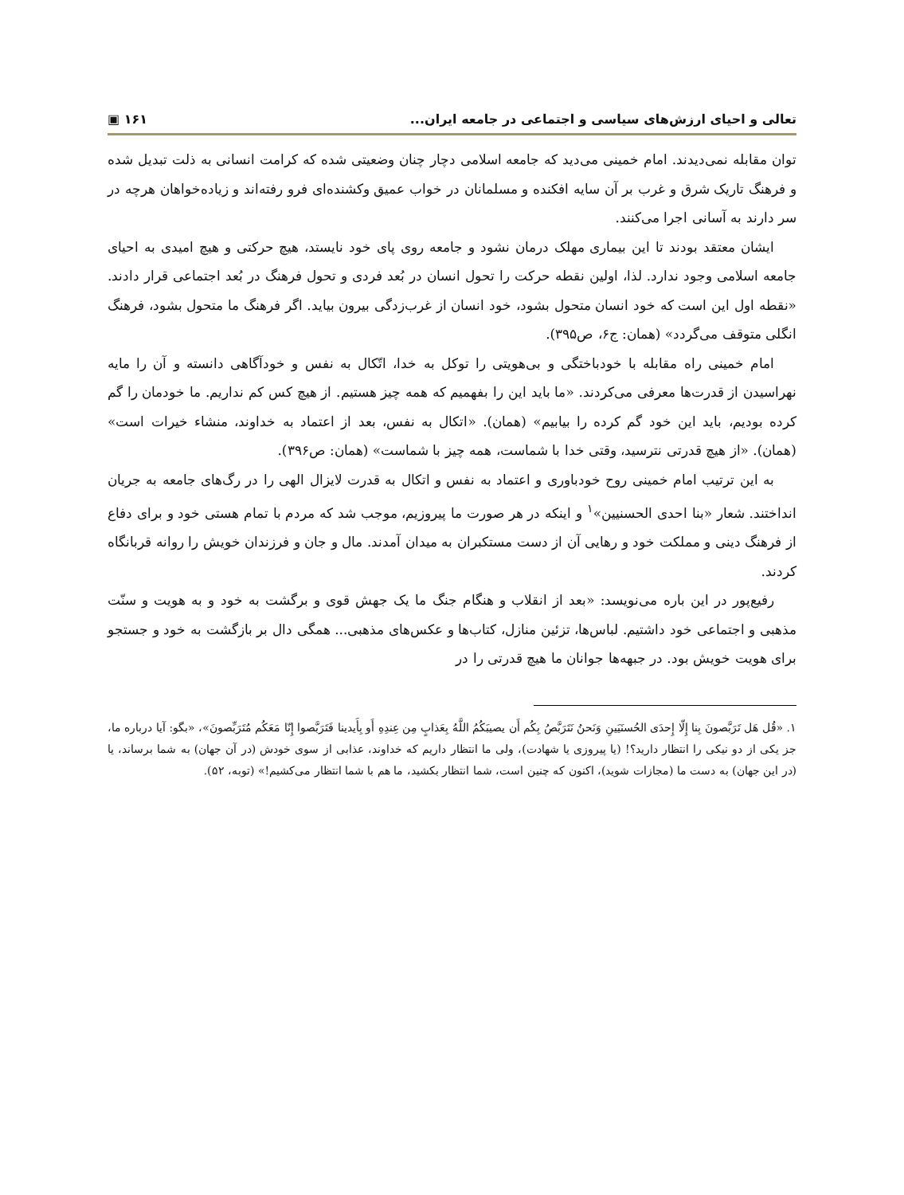تعالی و احیای ارزش‌های سیاسی و اجتماعی در جامعه ایران... ۱۶۱ ▣
توان مقابله نمی‌دیدند. امام خمینی می‌دید که جامعه اسلامی دچار چنان وضعیتی شده که کرامت انسانی به ذلت تبدیل شده و فرهنگ تاریک شرق و غرب بر آن سایه افکنده و مسلمانان در خواب عمیق وکشنده‌ای فرو رفته‌اند و زیاده‌خواهان هرچه در سر دارند به آسانی اجرا می‌کنند.
ایشان معتقد بودند تا این بیماری مهلک درمان نشود و جامعه روی پای خود نایستد، هیچ حرکتی و هیچ امیدی به احیای جامعه اسلامی وجود ندارد. لذا، اولین نقطه حرکت را تحول انسان در بُعد فردی و تحول فرهنگ در بُعد اجتماعی قرار دادند. «نقطه اول این است که خود انسان متحول بشود، خود انسان از غرب‌زدگی بیرون بیاید. اگر فرهنگ ما متحول بشود، فرهنگ انگلی متوقف می‌گردد» (همان: ج۶، ص۳۹۵).
امام خمینی راه مقابله با خودباختگی و بی‌هویتی را توکل به خدا، اتّکال به نفس و خودآگاهی دانسته و آن را مایه نهراسیدن از قدرت‌ها معرفی می‌کردند. «ما باید این را بفهمیم که همه چیز هستیم. از هیچ کس کم نداریم. ما خودمان را گم کرده بودیم، باید این خود گم کرده را بیابیم» (همان). «اتکال به نفس، بعد از اعتماد به خداوند، منشاء خیرات است» (همان). «از هیچ قدرتی نترسید، وقتی خدا با شماست، همه چیز با شماست» (همان: ص۳۹۶).
به این ترتیب امام خمینی روح خودباوری و اعتماد به نفس و اتکال به قدرت لایزال الهی را در رگ‌های جامعه به جریان انداختند. شعار «بنا احدی الحسنیین»<sup>۱</sup> و اینکه در هر صورت ما پیروزیم، موجب شد که مردم با تمام هستی خود و برای دفاع از فرهنگ دینی و مملکت خود و رهایی آن از دست مستکبران به میدان آمدند. مال و جان و فرزندان خویش را روانه قربانگاه کردند.
رفیع‌پور در این باره می‌نویسد: «بعد از انقلاب و هنگام جنگ ما یک جهش قوی و برگشت به خود و به هویت و سنّت مذهبی و اجتماعی خود داشتیم. لباس‌ها، تزئین منازل، کتاب‌ها و عکس‌های مذهبی... همگی دال بر بازگشت به خود و جستجو برای هویت خویش بود. در جبهه‌ها جوانان ما هیچ قدرتی را در
۱. «قُل هَل تَرَبَّصونَ بِنا إِلّا إِحدَى الحُسنَيَينِ وَنَحنُ نَتَرَبَّصُ بِكُم أَن يصيبَكُمُ اللَّهُ بِعَذابٍ مِن عِندِهِ أَو بِأَيدينا فَتَرَبَّصوا إِنّا مَعَكُم مُتَرَبِّصونَ»، «بگو: آیا درباره ما، جز یکی از دو نیکی را انتظار دارید؟! (یا پیروزی یا شهادت)، ولی ما انتظار داریم که خداوند، عذابی از سوی خودش (در آن جهان) به شما برساند، یا (در این جهان) به دست ما (مجازات شوید)، اکنون که چنین است، شما انتظار بکشید، ما هم با شما انتظار می‌کشیم!» (توبه، ۵۲).